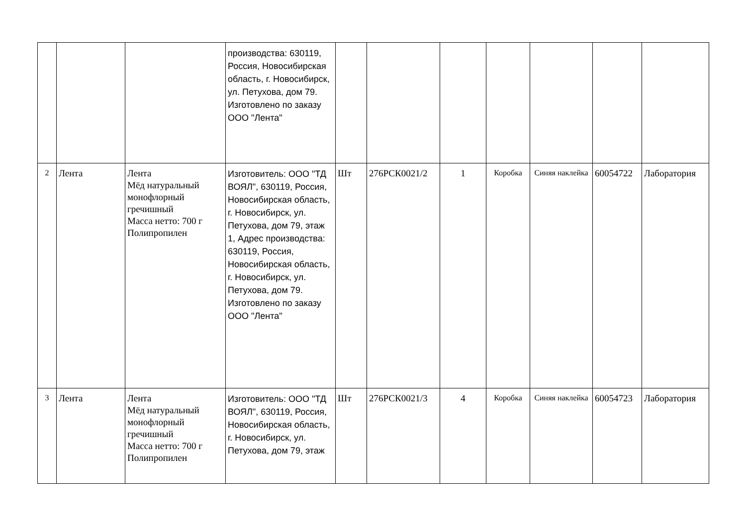| | | | производства: 630119, Россия, Новосибирская область, г. Новосибирск, ул. Петухова, дом 79. Изготовлено по заказу ООО "Лента" | | | | | | | |
| 2 | Лента | Лента Мёд натуральный монофлорный гречишный Масса нетто: 700 г Полипропилен | Изготовитель: ООО "ТД ВОЯЛ", 630119, Россия, Новосибирская область, г. Новосибирск, ул. Петухова, дом 79, этаж 1, Адрес производства: 630119, Россия, Новосибирская область, г. Новосибирск, ул. Петухова, дом 79. Изготовлено по заказу ООО "Лента" | Шт | 276РСК0021/2 | 1 | Коробка | Синяя наклейка | 60054722 | Лаборатория |
| 3 | Лента | Лента Мёд натуральный монофлорный гречишный Масса нетто: 700 г Полипропилен | Изготовитель: ООО "ТД ВОЯЛ", 630119, Россия, Новосибирская область, г. Новосибирск, ул. Петухова, дом 79, этаж | Шт | 276РСК0021/3 | 4 | Коробка | Синяя наклейка | 60054723 | Лаборатория |